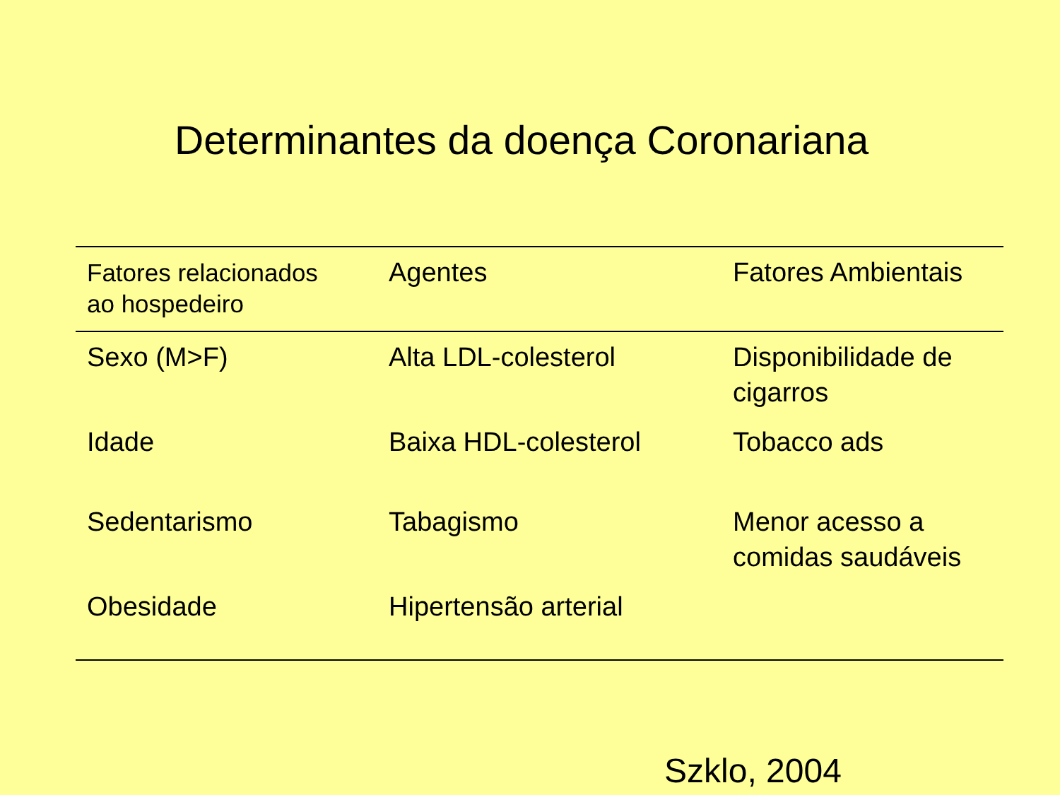Determinantes da doença Coronariana
| Fatores relacionados ao hospedeiro | Agentes | Fatores Ambientais |
| --- | --- | --- |
| Sexo (M>F) | Alta LDL-colesterol | Disponibilidade de cigarros |
| Idade | Baixa HDL-colesterol | Tobacco ads |
| Sedentarismo | Tabagismo | Menor acesso a comidas saudáveis |
| Obesidade | Hipertensão arterial | |
Szklo, 2004